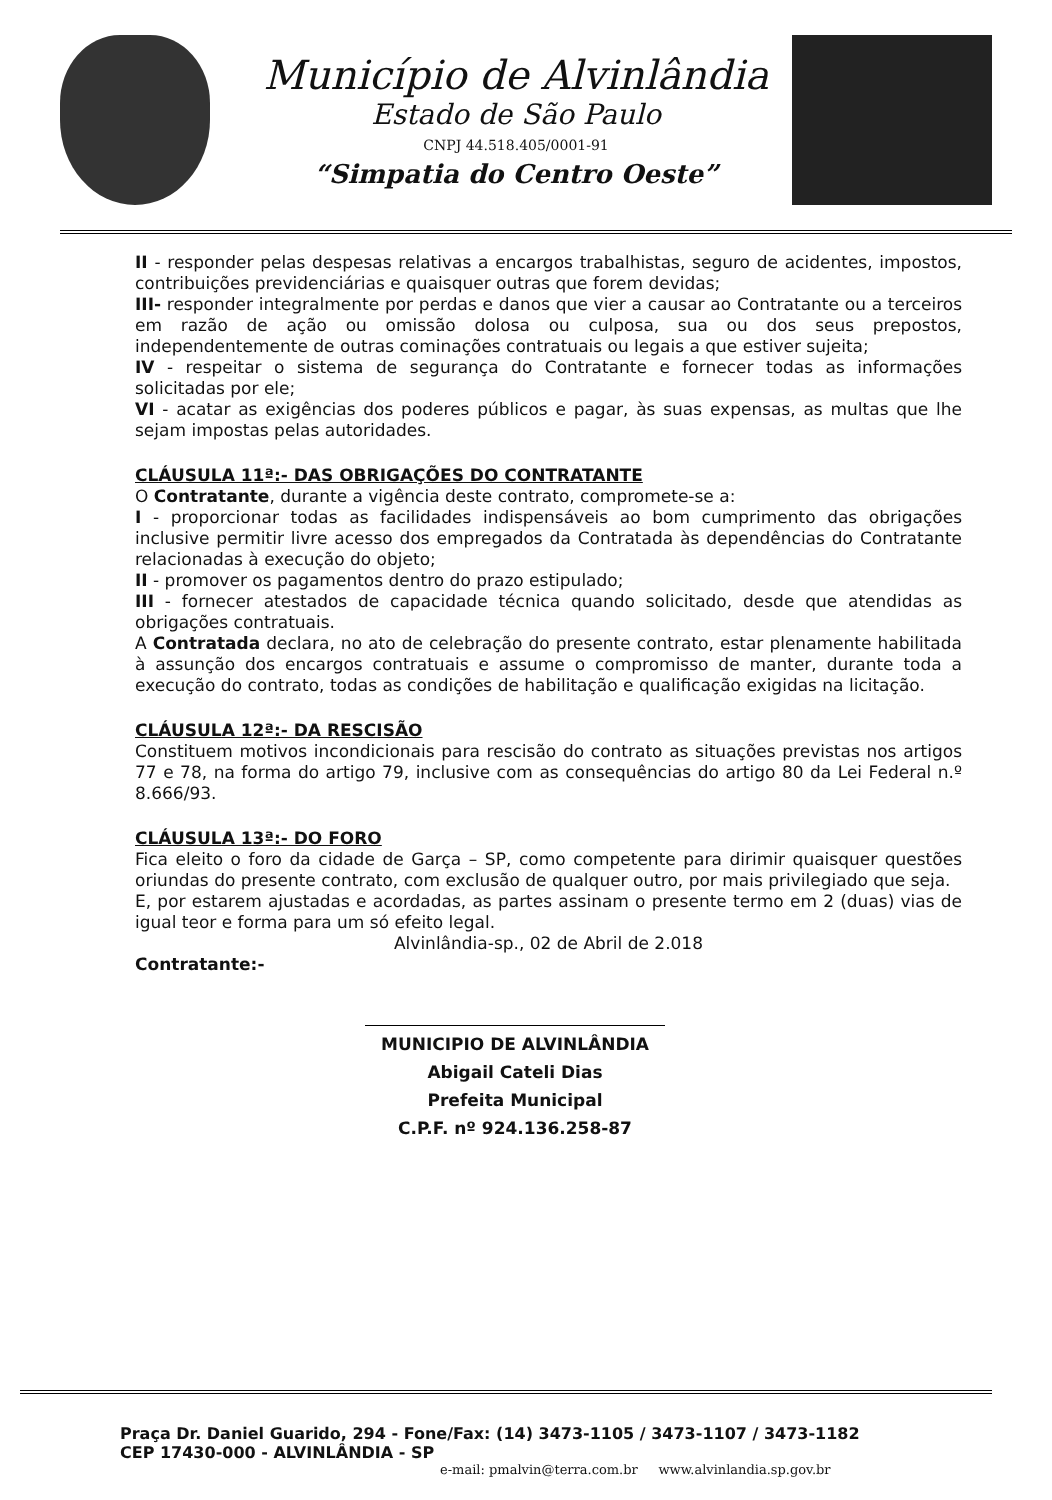Município de Alvinlândia
Estado de São Paulo
CNPJ 44.518.405/0001-91
“Simpatia do Centro Oeste”
II - responder pelas despesas relativas a encargos trabalhistas, seguro de acidentes, impostos, contribuições previdenciárias e quaisquer outras que forem devidas;
III- responder integralmente por perdas e danos que vier a causar ao Contratante ou a terceiros em razão de ação ou omissão dolosa ou culposa, sua ou dos seus prepostos, independentemente de outras cominações contratuais ou legais a que estiver sujeita;
IV - respeitar o sistema de segurança do Contratante e fornecer todas as informações solicitadas por ele;
VI - acatar as exigências dos poderes públicos e pagar, às suas expensas, as multas que lhe sejam impostas pelas autoridades.
CLÁUSULA 11ª:- DAS OBRIGAÇÕES DO CONTRATANTE
O Contratante, durante a vigência deste contrato, compromete-se a:
I - proporcionar todas as facilidades indispensáveis ao bom cumprimento das obrigações inclusive permitir livre acesso dos empregados da Contratada às dependências do Contratante relacionadas à execução do objeto;
II - promover os pagamentos dentro do prazo estipulado;
III - fornecer atestados de capacidade técnica quando solicitado, desde que atendidas as obrigações contratuais.
A Contratada declara, no ato de celebração do presente contrato, estar plenamente habilitada à assunção dos encargos contratuais e assume o compromisso de manter, durante toda a execução do contrato, todas as condições de habilitação e qualificação exigidas na licitação.
CLÁUSULA 12ª:- DA RESCISÃO
Constituem motivos incondicionais para rescisão do contrato as situações previstas nos artigos 77 e 78, na forma do artigo 79, inclusive com as consequências do artigo 80 da Lei Federal n.º 8.666/93.
CLÁUSULA 13ª:- DO FORO
Fica eleito o foro da cidade de Garça – SP, como competente para dirimir quaisquer questões oriundas do presente contrato, com exclusão de qualquer outro, por mais privilegiado que seja.
E, por estarem ajustadas e acordadas, as partes assinam o presente termo em 2 (duas) vias de igual teor e forma para um só efeito legal.
Alvinlândia-sp., 02 de Abril de 2.018
Contratante:-
MUNICIPIO DE ALVINLÂNDIA
Abigail Cateli Dias
Prefeita Municipal
C.P.F. nº 924.136.258-87
Praça Dr. Daniel Guarido, 294 - Fone/Fax: (14) 3473-1105 / 3473-1107 / 3473-1182
CEP 17430-000 - ALVINLÂNDIA - SP
e-mail: pmalvin@terra.com.br www.alvinlandia.sp.gov.br